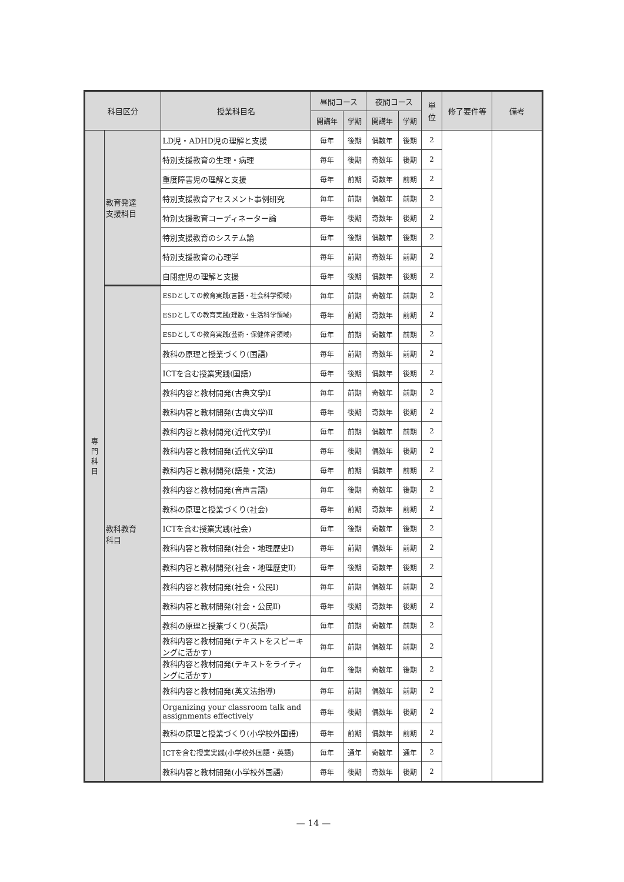| 科目区分 | | 授業科目名 | 昼間コース | | 夜間コース | | 単 位 | 修了要件等 | 備考 |
| --- | --- | --- | --- | --- | --- | --- | --- | --- | --- |
| | | | 開講年 | 学期 | 開講年 | 学期 | | | |
| 専 門 科 目 | 教育発達 支援科目 | LD児・ADHD児の理解と支援 | 毎年 | 後期 | 偶数年 | 後期 | 2 | | |
| | | 特別支援教育の生理・病理 | 毎年 | 後期 | 奇数年 | 後期 | 2 | | |
| | | 重度障害児の理解と支援 | 毎年 | 前期 | 奇数年 | 前期 | 2 | | |
| | | 特別支援教育アセスメント事例研究 | 毎年 | 前期 | 偶数年 | 前期 | 2 | | |
| | | 特別支援教育コーディネーター論 | 毎年 | 後期 | 奇数年 | 後期 | 2 | | |
| | | 特別支援教育のシステム論 | 毎年 | 後期 | 偶数年 | 後期 | 2 | | |
| | | 特別支援教育の心理学 | 毎年 | 前期 | 奇数年 | 前期 | 2 | | |
| | | 自閉症児の理解と支援 | 毎年 | 後期 | 偶数年 | 後期 | 2 | | |
| | 教科教育 科目 | ESDとしての教育実践(言語・社会科学領域) | 毎年 | 前期 | 奇数年 | 前期 | 2 | | |
| | | ESDとしての教育実践(理数・生活科学領域) | 毎年 | 前期 | 奇数年 | 前期 | 2 | | |
| | | ESDとしての教育実践(芸術・保健体育領域) | 毎年 | 前期 | 奇数年 | 前期 | 2 | | |
| | | 教科の原理と授業づくり(国語) | 毎年 | 前期 | 奇数年 | 前期 | 2 | | |
| | | ICTを含む授業実践(国語) | 毎年 | 後期 | 偶数年 | 後期 | 2 | | |
| | | 教科内容と教材開発(古典文学)Ⅰ | 毎年 | 前期 | 奇数年 | 前期 | 2 | | |
| | | 教科内容と教材開発(古典文学)Ⅱ | 毎年 | 後期 | 奇数年 | 後期 | 2 | | |
| | | 教科内容と教材開発(近代文学)Ⅰ | 毎年 | 前期 | 偶数年 | 前期 | 2 | | |
| | | 教科内容と教材開発(近代文学)Ⅱ | 毎年 | 後期 | 偶数年 | 後期 | 2 | | |
| | | 教科内容と教材開発(語彙・文法) | 毎年 | 前期 | 偶数年 | 前期 | 2 | | |
| | | 教科内容と教材開発(音声言語) | 毎年 | 後期 | 奇数年 | 後期 | 2 | | |
| | | 教科の原理と授業づくり(社会) | 毎年 | 前期 | 奇数年 | 前期 | 2 | | |
| | | ICTを含む授業実践(社会) | 毎年 | 後期 | 奇数年 | 後期 | 2 | | |
| | | 教科内容と教材開発(社会・地理歴史Ⅰ) | 毎年 | 前期 | 偶数年 | 前期 | 2 | | |
| | | 教科内容と教材開発(社会・地理歴史Ⅱ) | 毎年 | 後期 | 奇数年 | 後期 | 2 | | |
| | | 教科内容と教材開発(社会・公民Ⅰ) | 毎年 | 前期 | 偶数年 | 前期 | 2 | | |
| | | 教科内容と教材開発(社会・公民Ⅱ) | 毎年 | 後期 | 奇数年 | 後期 | 2 | | |
| | | 教科の原理と授業づくり(英語) | 毎年 | 前期 | 奇数年 | 前期 | 2 | | |
| | | 教科内容と教材開発(テキストをスピーキングに活かす) | 毎年 | 前期 | 偶数年 | 前期 | 2 | | |
| | | 教科内容と教材開発(テキストをライティングに活かす) | 毎年 | 後期 | 奇数年 | 後期 | 2 | | |
| | | 教科内容と教材開発(英文法指導) | 毎年 | 前期 | 偶数年 | 前期 | 2 | | |
| | | Organizing your classroom talk and assignments effectively | 毎年 | 後期 | 偶数年 | 後期 | 2 | | |
| | | 教科の原理と授業づくり(小学校外国語) | 毎年 | 前期 | 偶数年 | 前期 | 2 | | |
| | | ICTを含む授業実践(小学校外国語・英語) | 毎年 | 通年 | 奇数年 | 通年 | 2 | | |
| | | 教科内容と教材開発(小学校外国語) | 毎年 | 後期 | 奇数年 | 後期 | 2 | | |
— 14 —